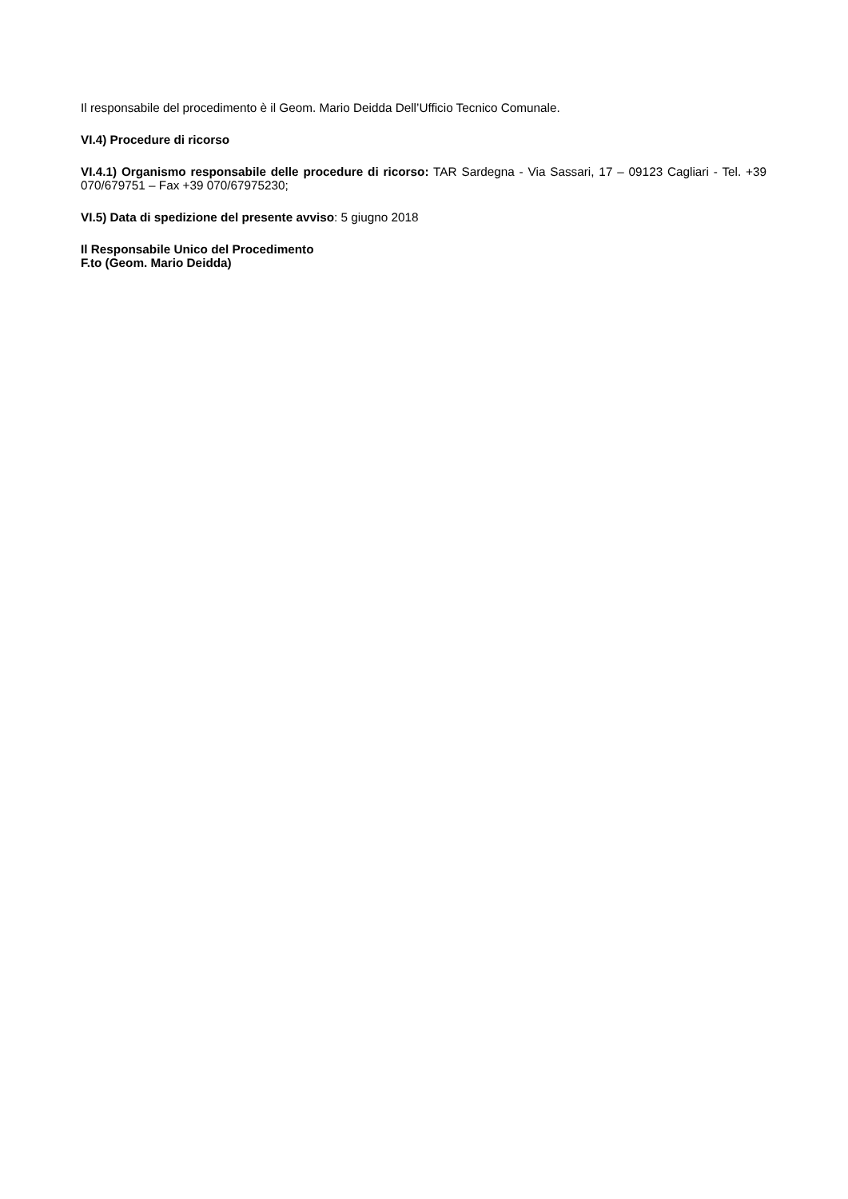Il responsabile del procedimento è il Geom. Mario Deidda Dell’Ufficio Tecnico Comunale.
VI.4) Procedure di ricorso
VI.4.1) Organismo responsabile delle procedure di ricorso: TAR Sardegna - Via Sassari, 17 – 09123 Cagliari - Tel. +39 070/679751 – Fax +39 070/67975230;
VI.5) Data di spedizione del presente avviso: 5 giugno 2018
Il Responsabile Unico del Procedimento
F.to (Geom. Mario Deidda)